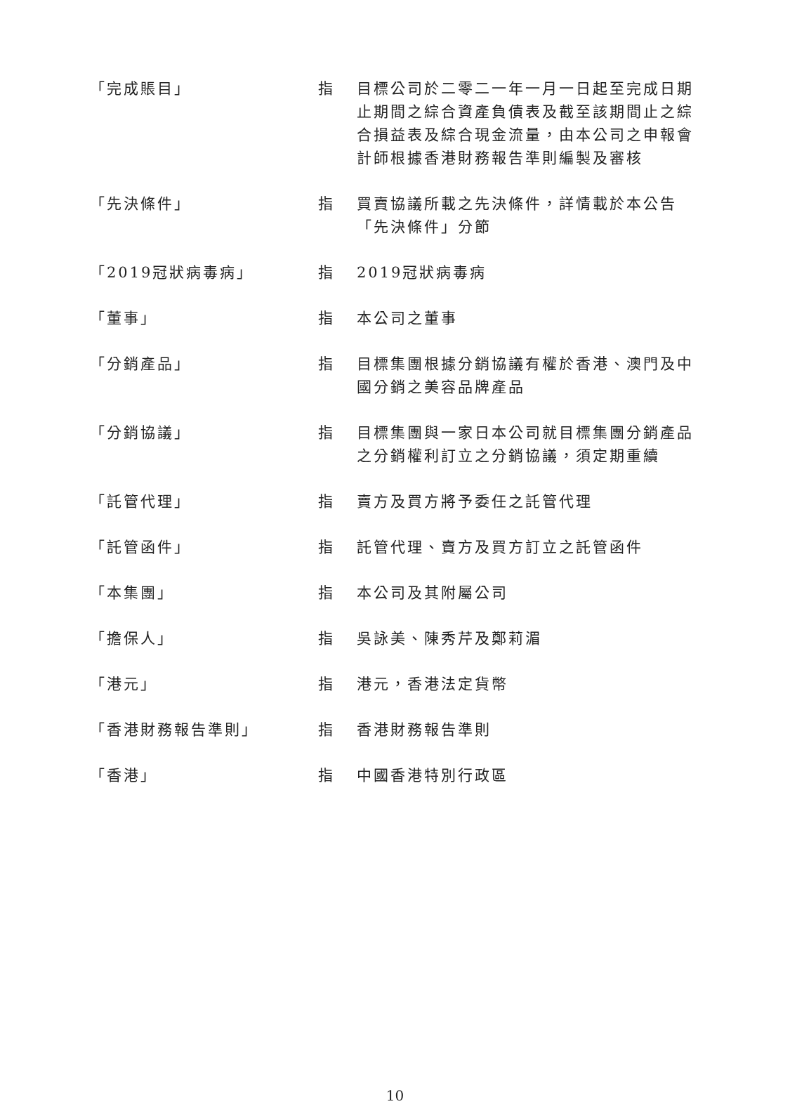| 「完成賬目」 | 指 | 目標公司於二零二一年一月一日起至完成日期止期間之綜合資產負債表及截至該期間止之綜合損益表及綜合現金流量，由本公司之申報會計師根據香港財務報告準則編製及審核 |
| 「先決條件」 | 指 | 買賣協議所載之先決條件，詳情載於本公告「先決條件」分節 |
| 「2019冠狀病毒病」 | 指 | 2019冠狀病毒病 |
| 「董事」 | 指 | 本公司之董事 |
| 「分銷產品」 | 指 | 目標集團根據分銷協議有權於香港、澳門及中國分銷之美容品牌產品 |
| 「分銷協議」 | 指 | 目標集團與一家日本公司就目標集團分銷產品之分銷權利訂立之分銷協議，須定期重續 |
| 「託管代理」 | 指 | 賣方及買方將予委任之託管代理 |
| 「託管函件」 | 指 | 託管代理、賣方及買方訂立之託管函件 |
| 「本集團」 | 指 | 本公司及其附屬公司 |
| 「擔保人」 | 指 | 吳詠美、陳秀芹及鄭莉湄 |
| 「港元」 | 指 | 港元，香港法定貨幣 |
| 「香港財務報告準則」 | 指 | 香港財務報告準則 |
| 「香港」 | 指 | 中國香港特別行政區 |
10